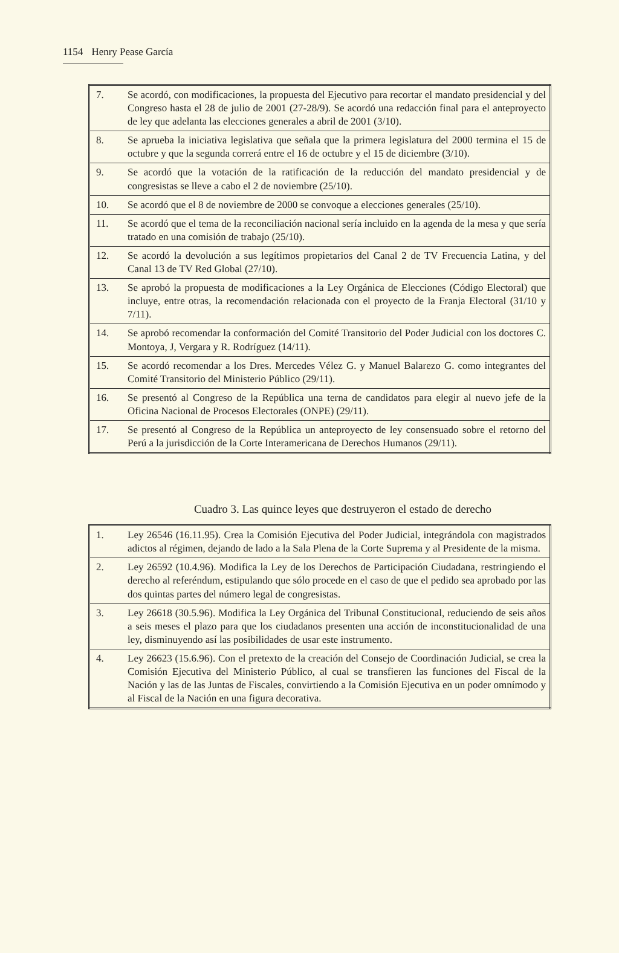1154 Henry Pease García
| 7. | Se acordó, con modificaciones, la propuesta del Ejecutivo para recortar el mandato presidencial y del Congreso hasta el 28 de julio de 2001 (27-28/9). Se acordó una redacción final para el anteproyecto de ley que adelanta las elecciones generales a abril de 2001 (3/10). |
| 8. | Se aprueba la iniciativa legislativa que señala que la primera legislatura del 2000 termina el 15 de octubre y que la segunda correrá entre el 16 de octubre y el 15 de diciembre (3/10). |
| 9. | Se acordó que la votación de la ratificación de la reducción del mandato presidencial y de congresistas se lleve a cabo el 2 de noviembre (25/10). |
| 10. | Se acordó que el 8 de noviembre de 2000 se convoque a elecciones generales (25/10). |
| 11. | Se acordó que el tema de la reconciliación nacional sería incluido en la agenda de la mesa y que sería tratado en una comisión de trabajo (25/10). |
| 12. | Se acordó la devolución a sus legítimos propietarios del Canal 2 de TV Frecuencia Latina, y del Canal 13 de TV Red Global (27/10). |
| 13. | Se aprobó la propuesta de modificaciones a la Ley Orgánica de Elecciones (Código Electoral) que incluye, entre otras, la recomendación relacionada con el proyecto de la Franja Electoral (31/10 y 7/11). |
| 14. | Se aprobó recomendar la conformación del Comité Transitorio del Poder Judicial con los doctores C. Montoya, J, Vergara y R. Rodríguez (14/11). |
| 15. | Se acordó recomendar a los Dres. Mercedes Vélez G. y Manuel Balarezo G. como integrantes del Comité Transitorio del Ministerio Público (29/11). |
| 16. | Se presentó al Congreso de la República una terna de candidatos para elegir al nuevo jefe de la Oficina Nacional de Procesos Electorales (ONPE) (29/11). |
| 17. | Se presentó al Congreso de la República un anteproyecto de ley consensuado sobre el retorno del Perú a la jurisdicción de la Corte Interamericana de Derechos Humanos (29/11). |
Cuadro 3. Las quince leyes que destruyeron el estado de derecho
| 1. | Ley 26546 (16.11.95). Crea la Comisión Ejecutiva del Poder Judicial, integrándola con magistrados adictos al régimen, dejando de lado a la Sala Plena de la Corte Suprema y al Presidente de la misma. |
| 2. | Ley 26592 (10.4.96). Modifica la Ley de los Derechos de Participación Ciudadana, restringiendo el derecho al referéndum, estipulando que sólo procede en el caso de que el pedido sea aprobado por las dos quintas partes del número legal de congresistas. |
| 3. | Ley 26618 (30.5.96). Modifica la Ley Orgánica del Tribunal Constitucional, reduciendo de seis años a seis meses el plazo para que los ciudadanos presenten una acción de inconstitucionalidad de una ley, disminuyendo así las posibilidades de usar este instrumento. |
| 4. | Ley 26623 (15.6.96). Con el pretexto de la creación del Consejo de Coordinación Judicial, se crea la Comisión Ejecutiva del Ministerio Público, al cual se transfieren las funciones del Fiscal de la Nación y las de las Juntas de Fiscales, convirtiendo a la Comisión Ejecutiva en un poder omnímodo y al Fiscal de la Nación en una figura decorativa. |